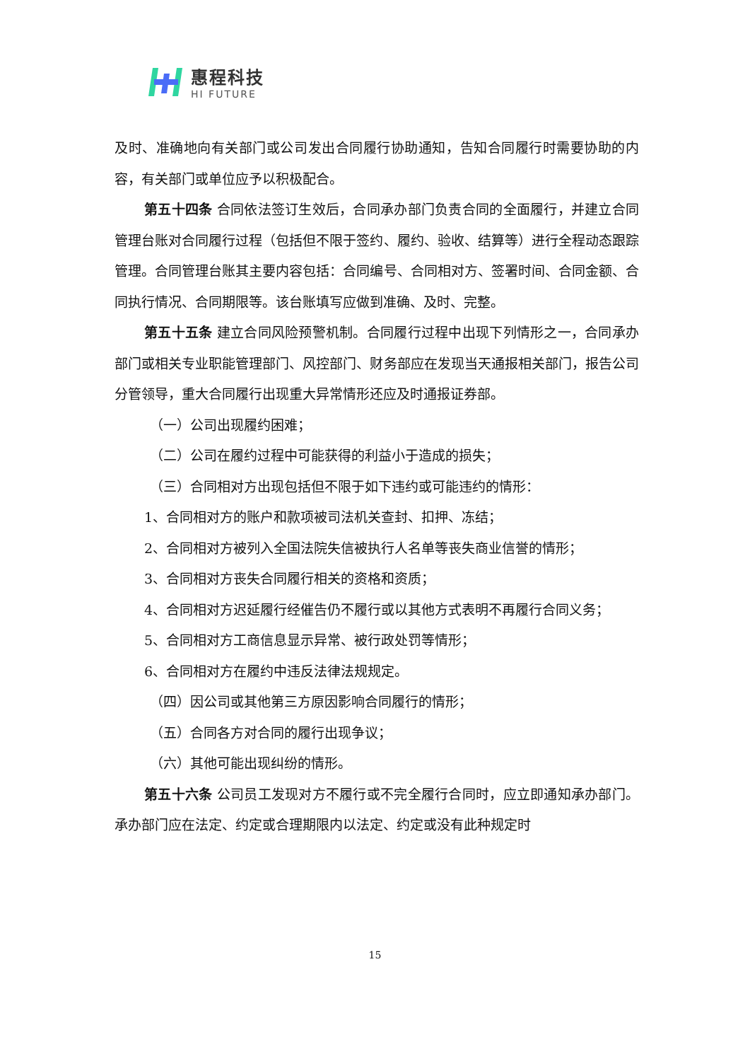惠程科技
HI FUTURE
及时、准确地向有关部门或公司发出合同履行协助通知，告知合同履行时需要协助的内容，有关部门或单位应予以积极配合。
第五十四条 合同依法签订生效后，合同承办部门负责合同的全面履行，并建立合同管理台账对合同履行过程（包括但不限于签约、履约、验收、结算等）进行全程动态跟踪管理。合同管理台账其主要内容包括：合同编号、合同相对方、签署时间、合同金额、合同执行情况、合同期限等。该台账填写应做到准确、及时、完整。
第五十五条 建立合同风险预警机制。合同履行过程中出现下列情形之一，合同承办部门或相关专业职能管理部门、风控部门、财务部应在发现当天通报相关部门，报告公司分管领导，重大合同履行出现重大异常情形还应及时通报证券部。
（一）公司出现履约困难；
（二）公司在履约过程中可能获得的利益小于造成的损失；
（三）合同相对方出现包括但不限于如下违约或可能违约的情形：
1、合同相对方的账户和款项被司法机关查封、扣押、冻结；
2、合同相对方被列入全国法院失信被执行人名单等丧失商业信誉的情形；
3、合同相对方丧失合同履行相关的资格和资质；
4、合同相对方迟延履行经催告仍不履行或以其他方式表明不再履行合同义务；
5、合同相对方工商信息显示异常、被行政处罚等情形；
6、合同相对方在履约中违反法律法规规定。
（四）因公司或其他第三方原因影响合同履行的情形；
（五）合同各方对合同的履行出现争议；
（六）其他可能出现纠纷的情形。
第五十六条 公司员工发现对方不履行或不完全履行合同时，应立即通知承办部门。承办部门应在法定、约定或合理期限内以法定、约定或没有此种规定时
15